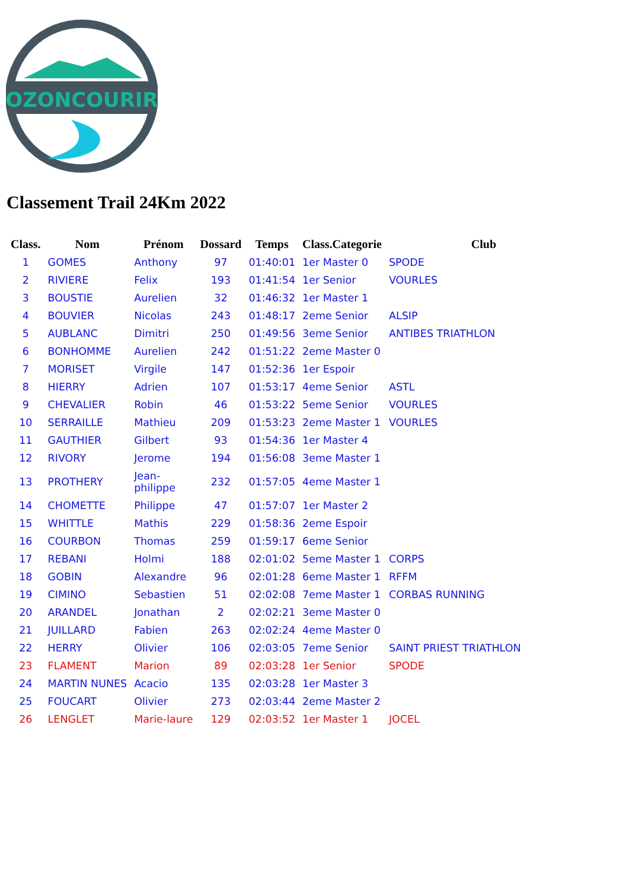OZONCOURIR
Classement Trail 24Km 2022
| Class. | Nom | Prénom | Dossard | Temps | Class.Categorie | Club |
| --- | --- | --- | --- | --- | --- | --- |
| 1 | GOMES | Anthony | 97 | 01:40:01 | 1er Master 0 | SPODE |
| 2 | RIVIERE | Felix | 193 | 01:41:54 | 1er Senior | VOURLES |
| 3 | BOUSTIE | Aurelien | 32 | 01:46:32 | 1er Master 1 | |
| 4 | BOUVIER | Nicolas | 243 | 01:48:17 | 2eme Senior | ALSIP |
| 5 | AUBLANC | Dimitri | 250 | 01:49:56 | 3eme Senior | ANTIBES TRIATHLON |
| 6 | BONHOMME | Aurelien | 242 | 01:51:22 | 2eme Master 0 | |
| 7 | MORISET | Virgile | 147 | 01:52:36 | 1er Espoir | |
| 8 | HIERRY | Adrien | 107 | 01:53:17 | 4eme Senior | ASTL |
| 9 | CHEVALIER | Robin | 46 | 01:53:22 | 5eme Senior | VOURLES |
| 10 | SERRAILLE | Mathieu | 209 | 01:53:23 | 2eme Master 1 | VOURLES |
| 11 | GAUTHIER | Gilbert | 93 | 01:54:36 | 1er Master 4 | |
| 12 | RIVORY | Jerome | 194 | 01:56:08 | 3eme Master 1 | |
| 13 | PROTHERY | Jean- philippe | 232 | 01:57:05 | 4eme Master 1 | |
| 14 | CHOMETTE | Philippe | 47 | 01:57:07 | 1er Master 2 | |
| 15 | WHITTLE | Mathis | 229 | 01:58:36 | 2eme Espoir | |
| 16 | COURBON | Thomas | 259 | 01:59:17 | 6eme Senior | |
| 17 | REBANI | Holmi | 188 | 02:01:02 | 5eme Master 1 | CORPS |
| 18 | GOBIN | Alexandre | 96 | 02:01:28 | 6eme Master 1 | RFFM |
| 19 | CIMINO | Sebastien | 51 | 02:02:08 | 7eme Master 1 | CORBAS RUNNING |
| 20 | ARANDEL | Jonathan | 2 | 02:02:21 | 3eme Master 0 | |
| 21 | JUILLARD | Fabien | 263 | 02:02:24 | 4eme Master 0 | |
| 22 | HERRY | Olivier | 106 | 02:03:05 | 7eme Senior | SAINT PRIEST TRIATHLON |
| 23 | FLAMENT | Marion | 89 | 02:03:28 | 1er Senior | SPODE |
| 24 | MARTIN NUNES | Acacio | 135 | 02:03:28 | 1er Master 3 | |
| 25 | FOUCART | Olivier | 273 | 02:03:44 | 2eme Master 2 | |
| 26 | LENGLET | Marie-laure | 129 | 02:03:52 | 1er Master 1 | JOCEL |